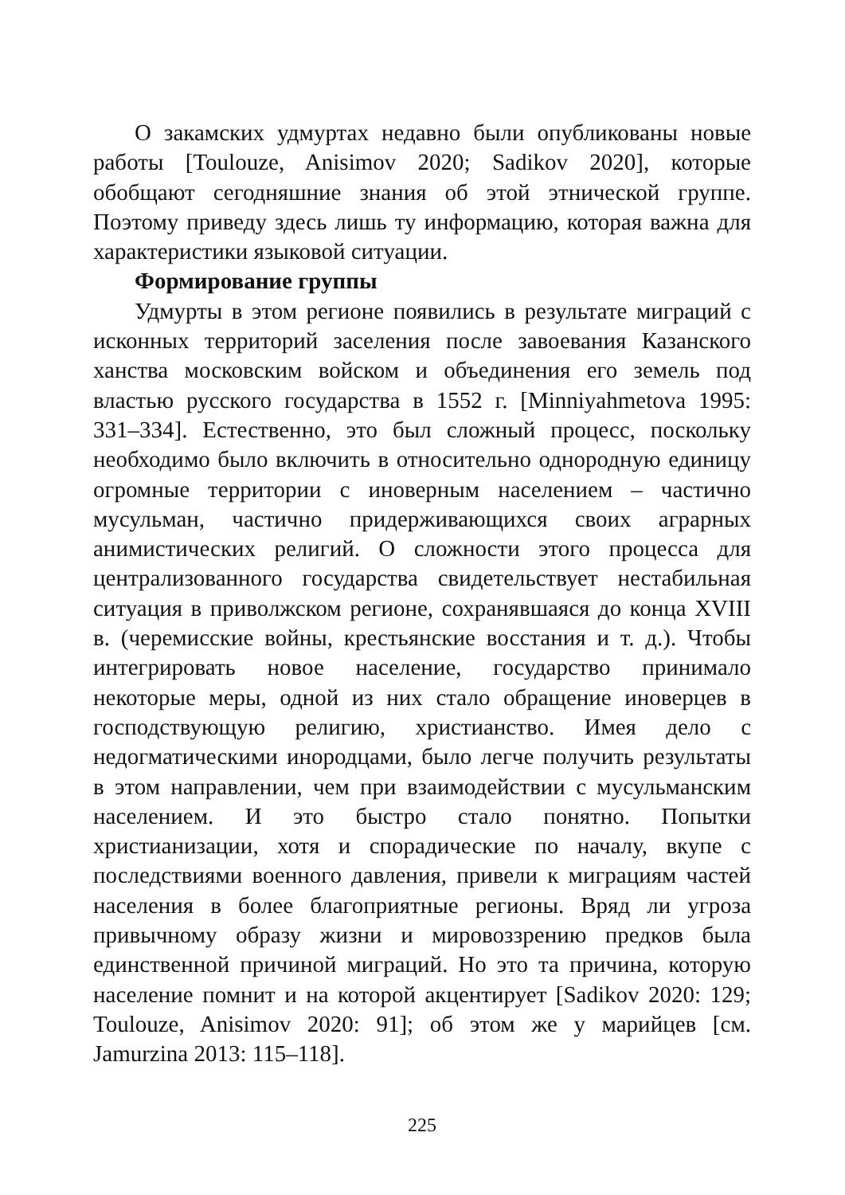О закамских удмуртах недавно были опубликованы новые работы [Toulouze, Anisimov 2020; Sadikov 2020], которые обобщают сегодняшние знания об этой этнической группе. Поэтому приведу здесь лишь ту информацию, которая важна для характеристики языковой ситуации.
Формирование группы
Удмурты в этом регионе появились в результате миграций с исконных территорий заселения после завоевания Казанского ханства московским войском и объединения его земель под властью русского государства в 1552 г. [Minniyahmetova 1995: 331–334]. Естественно, это был сложный процесс, поскольку необходимо было включить в относительно однородную единицу огромные территории с иноверным населением – частично мусульман, частично придерживающихся своих аграрных анимистических религий. О сложности этого процесса для централизованного государства свидетельствует нестабильная ситуация в приволжском регионе, сохранявшаяся до конца XVIII в. (черемисские войны, крестьянские восстания и т. д.). Чтобы интегрировать новое население, государство принимало некоторые меры, одной из них стало обращение иноверцев в господствующую религию, христианство. Имея дело с недогматическими инородцами, было легче получить результаты в этом направлении, чем при взаимодействии с мусульманским населением. И это быстро стало понятно. Попытки христианизации, хотя и спорадические по началу, вкупе с последствиями военного давления, привели к миграциям частей населения в более благоприятные регионы. Вряд ли угроза привычному образу жизни и мировоззрению предков была единственной причиной миграций. Но это та причина, которую население помнит и на которой акцентирует [Sadikov 2020: 129; Toulouze, Anisimov 2020: 91]; об этом же у марийцев [см. Jamurzina 2013: 115–118].
225